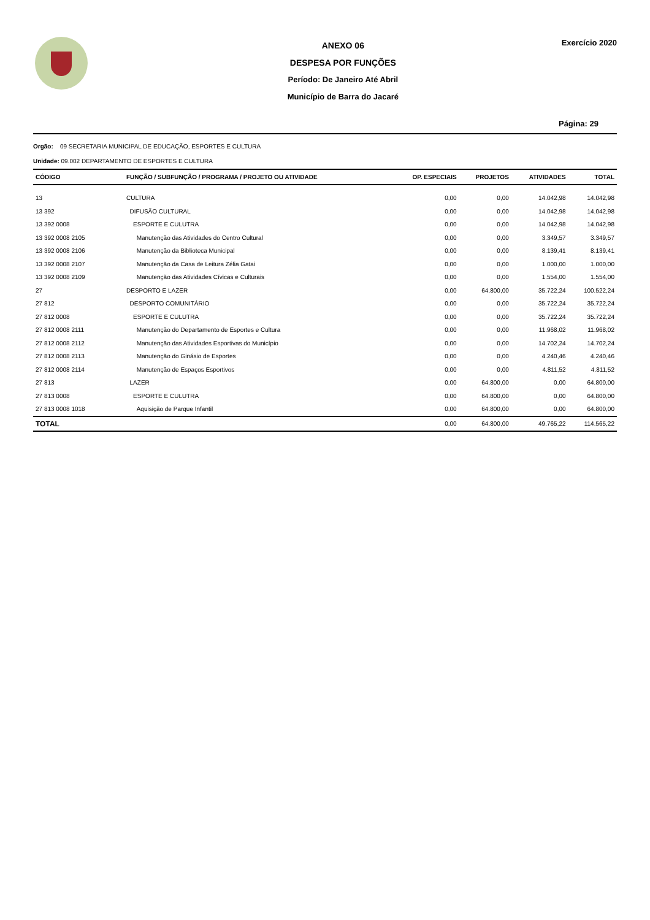ANEXO 06
DESPESA POR FUNÇÕES
Período: De Janeiro Até Abril
Município de Barra do Jacaré
Exercício 2020
Página: 29
Orgão: 09 SECRETARIA MUNICIPAL DE EDUCAÇÃO, ESPORTES E CULTURA
Unidade: 09.002 DEPARTAMENTO DE ESPORTES E CULTURA
| CÓDIGO | FUNÇÃO / SUBFUNÇÃO / PROGRAMA / PROJETO OU ATIVIDADE | OP. ESPECIAIS | PROJETOS | ATIVIDADES | TOTAL |
| --- | --- | --- | --- | --- | --- |
| 13 | CULTURA | 0,00 | 0,00 | 14.042,98 | 14.042,98 |
| 13 392 | DIFUSÃO CULTURAL | 0,00 | 0,00 | 14.042,98 | 14.042,98 |
| 13 392 0008 | ESPORTE E CULUTRA | 0,00 | 0,00 | 14.042,98 | 14.042,98 |
| 13 392 0008 2105 | Manutenção das Atividades do Centro Cultural | 0,00 | 0,00 | 3.349,57 | 3.349,57 |
| 13 392 0008 2106 | Manutenção da Biblioteca Municipal | 0,00 | 0,00 | 8.139,41 | 8.139,41 |
| 13 392 0008 2107 | Manutenção da Casa de Leitura Zélia Gatai | 0,00 | 0,00 | 1.000,00 | 1.000,00 |
| 13 392 0008 2109 | Manutenção das Atividades Cívicas e Culturais | 0,00 | 0,00 | 1.554,00 | 1.554,00 |
| 27 | DESPORTO E LAZER | 0,00 | 64.800,00 | 35.722,24 | 100.522,24 |
| 27 812 | DESPORTO COMUNITÁRIO | 0,00 | 0,00 | 35.722,24 | 35.722,24 |
| 27 812 0008 | ESPORTE E CULUTRA | 0,00 | 0,00 | 35.722,24 | 35.722,24 |
| 27 812 0008 2111 | Manutenção do Departamento de Esportes e Cultura | 0,00 | 0,00 | 11.968,02 | 11.968,02 |
| 27 812 0008 2112 | Manutenção das Atividades Esportivas do Município | 0,00 | 0,00 | 14.702,24 | 14.702,24 |
| 27 812 0008 2113 | Manutenção do Ginásio de Esportes | 0,00 | 0,00 | 4.240,46 | 4.240,46 |
| 27 812 0008 2114 | Manutenção de Espaços Esportivos | 0,00 | 0,00 | 4.811,52 | 4.811,52 |
| 27 813 | LAZER | 0,00 | 64.800,00 | 0,00 | 64.800,00 |
| 27 813 0008 | ESPORTE E CULUTRA | 0,00 | 64.800,00 | 0,00 | 64.800,00 |
| 27 813 0008 1018 | Aquisição de Parque Infantil | 0,00 | 64.800,00 | 0,00 | 64.800,00 |
| TOTAL | | 0,00 | 64.800,00 | 49.765,22 | 114.565,22 |